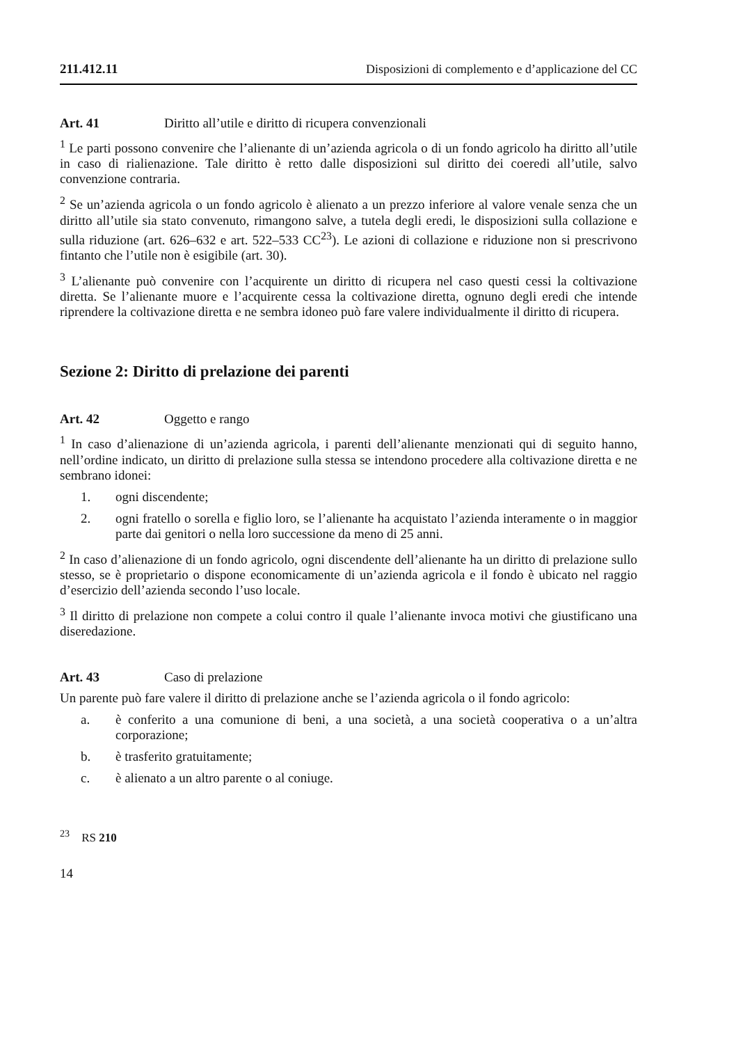211.412.11 Disposizioni di complemento e d’applicazione del CC
Art. 41 Diritto all’utile e diritto di ricupera convenzionali
<sup>1</sup> Le parti possono convenire che l’alienante di un’azienda agricola o di un fondo agricolo ha diritto all’utile in caso di rialienazione. Tale diritto è retto dalle disposizioni sul diritto dei coeredi all’utile, salvo convenzione contraria.
<sup>2</sup> Se un’azienda agricola o un fondo agricolo è alienato a un prezzo inferiore al valore venale senza che un diritto all’utile sia stato convenuto, rimangono salve, a tutela degli eredi, le disposizioni sulla collazione e sulla riduzione (art. 626–632 e art. 522–533 CC<sup>23</sup>). Le azioni di collazione e riduzione non si prescrivono fintanto che l’utile non è esigibile (art. 30).
<sup>3</sup> L’alienante può convenire con l’acquirente un diritto di ricupera nel caso questi cessi la coltivazione diretta. Se l’alienante muore e l’acquirente cessa la coltivazione diretta, ognuno degli eredi che intende riprendere la coltivazione diretta e ne sembra idoneo può fare valere individualmente il diritto di ricupera.
Sezione 2: Diritto di prelazione dei parenti
Art. 42 Oggetto e rango
<sup>1</sup> In caso d’alienazione di un’azienda agricola, i parenti dell’alienante menzionati qui di seguito hanno, nell’ordine indicato, un diritto di prelazione sulla stessa se intendono procedere alla coltivazione diretta e ne sembrano idonei:
1. ogni discendente;
2. ogni fratello o sorella e figlio loro, se l’alienante ha acquistato l’azienda interamente o in maggior parte dai genitori o nella loro successione da meno di 25 anni.
<sup>2</sup> In caso d’alienazione di un fondo agricolo, ogni discendente dell’alienante ha un diritto di prelazione sullo stesso, se è proprietario o dispone economicamente di un’azienda agricola e il fondo è ubicato nel raggio d’esercizio dell’azienda secondo l’uso locale.
<sup>3</sup> Il diritto di prelazione non compete a colui contro il quale l’alienante invoca motivi che giustificano una diseredazione.
Art. 43 Caso di prelazione
Un parente può fare valere il diritto di prelazione anche se l’azienda agricola o il fondo agricolo:
a. è conferito a una comunione di beni, a una società, a una società cooperativa o a un’altra corporazione;
b. è trasferito gratuitamente;
c. è alienato a un altro parente o al coniuge.
<sup>23</sup> RS 210
14